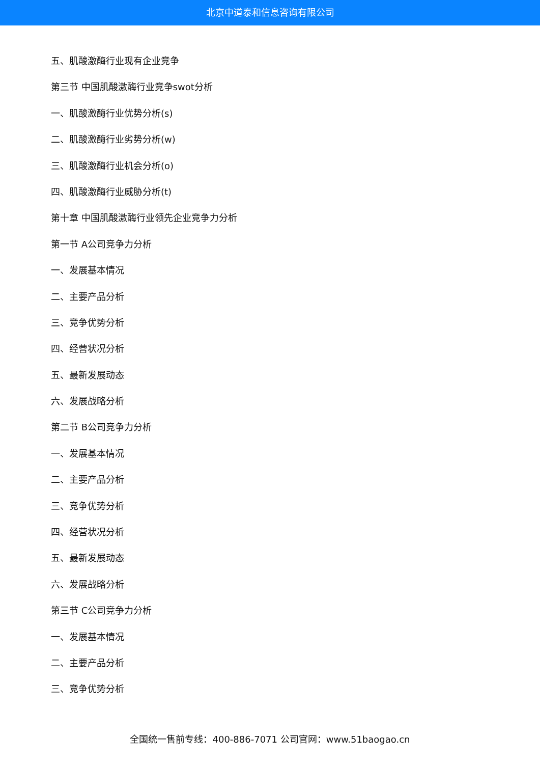北京中道泰和信息咨询有限公司
五、肌酸激酶行业现有企业竞争
第三节 中国肌酸激酶行业竞争swot分析
一、肌酸激酶行业优势分析(s)
二、肌酸激酶行业劣势分析(w)
三、肌酸激酶行业机会分析(o)
四、肌酸激酶行业威胁分析(t)
第十章 中国肌酸激酶行业领先企业竞争力分析
第一节 A公司竞争力分析
一、发展基本情况
二、主要产品分析
三、竞争优势分析
四、经营状况分析
五、最新发展动态
六、发展战略分析
第二节 B公司竞争力分析
一、发展基本情况
二、主要产品分析
三、竞争优势分析
四、经营状况分析
五、最新发展动态
六、发展战略分析
第三节 C公司竞争力分析
一、发展基本情况
二、主要产品分析
三、竞争优势分析
全国统一售前专线：400-886-7071 公司官网：www.51baogao.cn